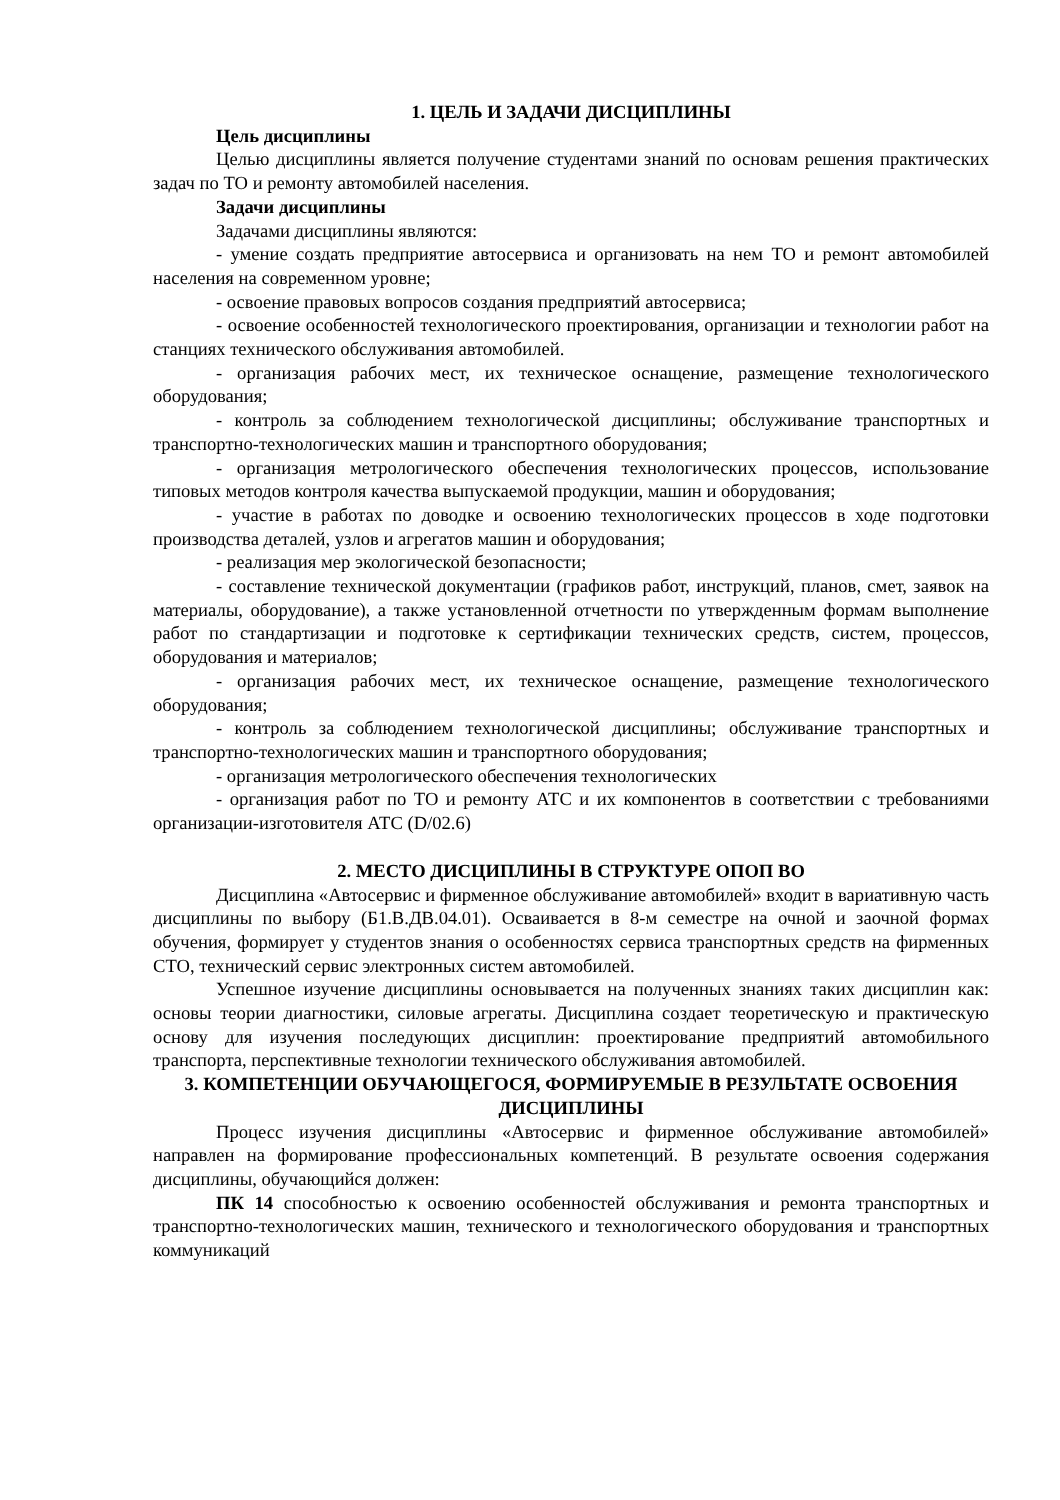1. ЦЕЛЬ И ЗАДАЧИ ДИСЦИПЛИНЫ
Цель дисциплины
Целью дисциплины является получение студентами знаний по основам решения практических задач по ТО и ремонту автомобилей населения.
Задачи дисциплины
Задачами дисциплины являются:
- умение создать предприятие автосервиса и организовать на нем ТО и ремонт автомобилей населения на современном уровне;
- освоение правовых вопросов создания предприятий автосервиса;
- освоение особенностей технологического проектирования, организации и технологии работ на станциях технического обслуживания автомобилей.
- организация рабочих мест, их техническое оснащение, размещение технологического оборудования;
- контроль за соблюдением технологической дисциплины; обслуживание транспортных и транспортно-технологических машин и транспортного оборудования;
- организация метрологического обеспечения технологических процессов, использование типовых методов контроля качества выпускаемой продукции, машин и оборудования;
- участие в работах по доводке и освоению технологических процессов в ходе подготовки производства деталей, узлов и агрегатов машин и оборудования;
- реализация мер экологической безопасности;
- составление технической документации (графиков работ, инструкций, планов, смет, заявок на материалы, оборудование), а также установленной отчетности по утвержденным формам выполнение работ по стандартизации и подготовке к сертификации технических средств, систем, процессов, оборудования и материалов;
- организация рабочих мест, их техническое оснащение, размещение технологического оборудования;
- контроль за соблюдением технологической дисциплины; обслуживание транспортных и транспортно-технологических машин и транспортного оборудования;
- организация метрологического обеспечения технологических
- организация работ по ТО и ремонту АТС и их компонентов в соответствии с требованиями организации-изготовителя АТС (D/02.6)
2. МЕСТО ДИСЦИПЛИНЫ В СТРУКТУРЕ ОПОП ВО
Дисциплина «Автосервис и фирменное обслуживание автомобилей» входит в вариативную часть дисциплины по выбору (Б1.В.ДВ.04.01). Осваивается в 8-м семестре на очной и заочной формах обучения, формирует у студентов знания о особенностях сервиса транспортных средств на фирменных СТО, технический сервис электронных систем автомобилей.
Успешное изучение дисциплины основывается на полученных знаниях таких дисциплин как: основы теории диагностики, силовые агрегаты. Дисциплина создает теоретическую и практическую основу для изучения последующих дисциплин: проектирование предприятий автомобильного транспорта, перспективные технологии технического обслуживания автомобилей.
3. КОМПЕТЕНЦИИ ОБУЧАЮЩЕГОСЯ, ФОРМИРУЕМЫЕ В РЕЗУЛЬТАТЕ ОСВОЕНИЯ ДИСЦИПЛИНЫ
Процесс изучения дисциплины «Автосервис и фирменное обслуживание автомобилей» направлен на формирование профессиональных компетенций. В результате освоения содержания дисциплины, обучающийся должен:
ПК 14 способностью к освоению особенностей обслуживания и ремонта транспортных и транспортно-технологических машин, технического и технологического оборудования и транспортных коммуникаций